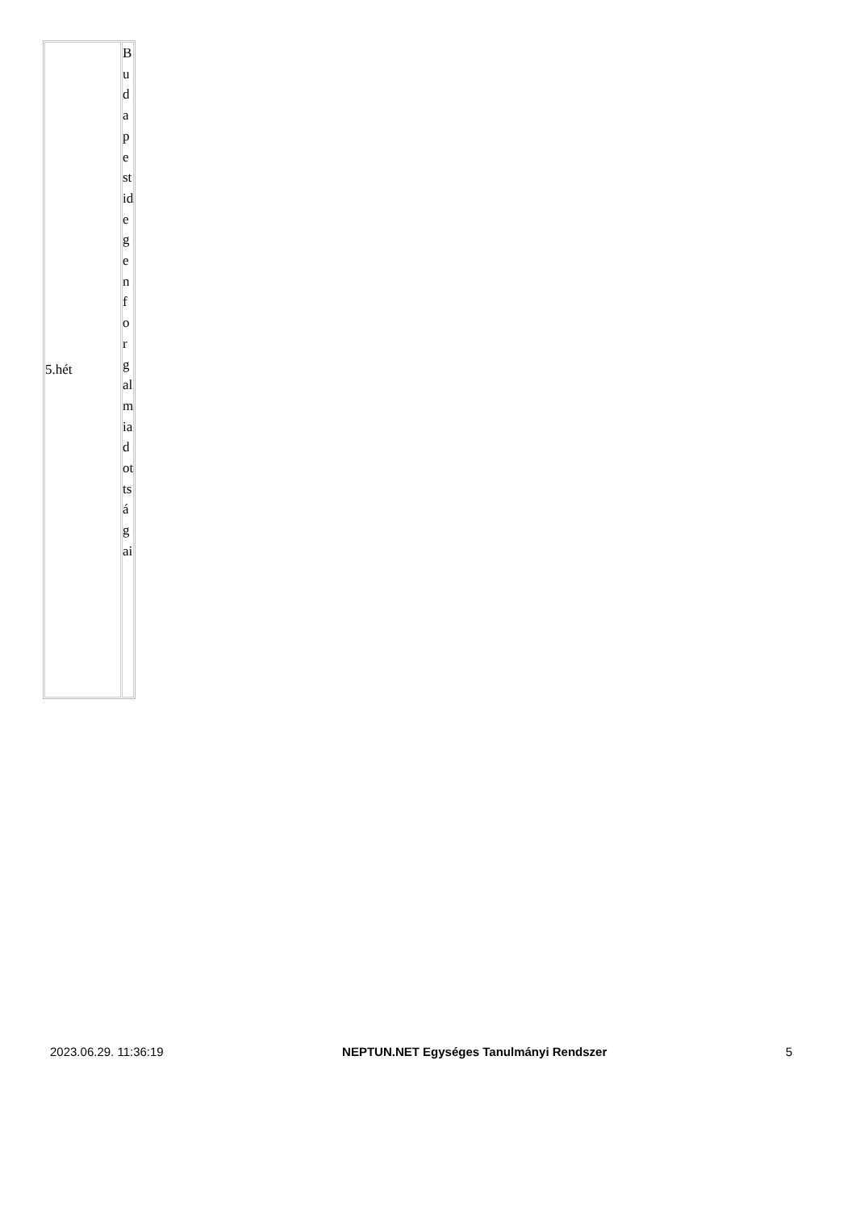| 5.hét | Budapestidegenforgalmiadottságai |
2023.06.29. 11:36:19 NEPTUN.NET Egységes Tanulmányi Rendszer 5